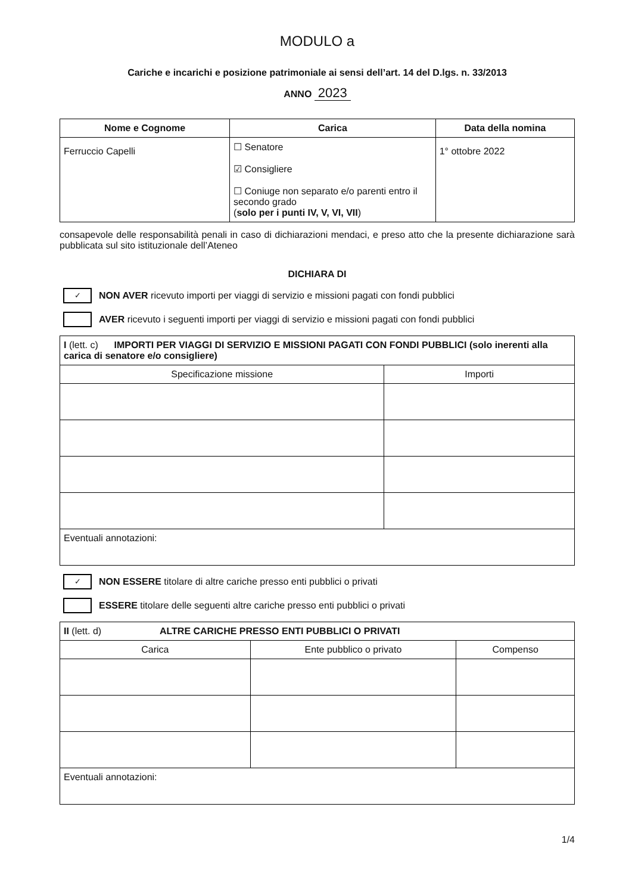MODULO a
Cariche e incarichi e posizione patrimoniale ai sensi dell’art. 14 del D.lgs. n. 33/2013
ANNO 2023
| Nome e Cognome | Carica | Data della nomina |
| --- | --- | --- |
| Ferruccio Capelli | ☐ Senatore ☑ Consigliere ☐ Coniuge non separato e/o parenti entro il secondo grado ( solo per i punti IV, V, VI, VII ) | 1° ottobre 2022 |
consapevole delle responsabilità penali in caso di dichiarazioni mendaci, e preso atto che la presente dichiarazione sarà pubblicata sul sito istituzionale dell’Ateneo
DICHIARA DI
✓
NON AVER ricevuto importi per viaggi di servizio e missioni pagati con fondi pubblici
AVER ricevuto i seguenti importi per viaggi di servizio e missioni pagati con fondi pubblici
| I (lett. c) IMPORTI PER VIAGGI DI SERVIZIO E MISSIONI PAGATI CON FONDI PUBBLICI (solo inerenti alla carica di senatore e/o consigliere) | |
| Specificazione missione | Importi |
| Eventuali annotazioni: | |
✓
NON ESSERE titolare di altre cariche presso enti pubblici o privati
ESSERE titolare delle seguenti altre cariche presso enti pubblici o privati
| II (lett. d) ALTRE CARICHE PRESSO ENTI PUBBLICI O PRIVATI | | |
| Carica | Ente pubblico o privato | Compenso |
| Eventuali annotazioni: | | |
1/4